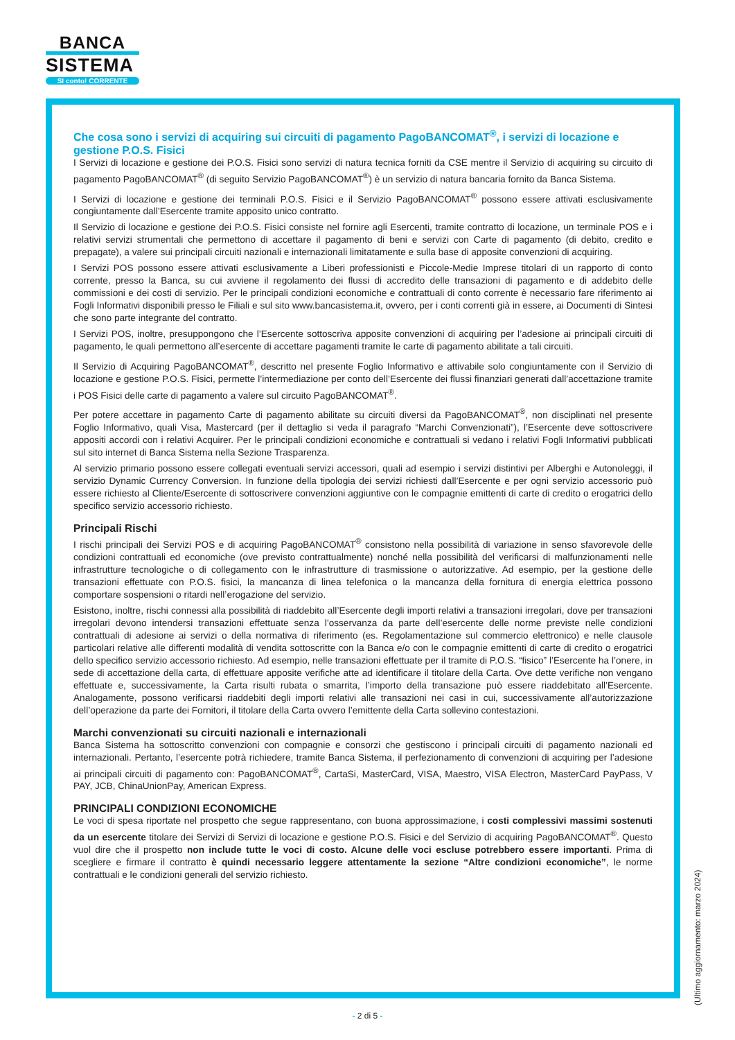BANCA
SISTEMA
SI conto! CORRENTE
Che cosa sono i servizi di acquiring sui circuiti di pagamento PagoBANCOMAT<sup>®</sup>, i servizi di locazione e gestione P.O.S. Fisici
I Servizi di locazione e gestione dei P.O.S. Fisici sono servizi di natura tecnica forniti da CSE mentre il Servizio di acquiring su circuito di pagamento PagoBANCOMAT<sup>®</sup> (di seguito Servizio PagoBANCOMAT<sup>®</sup>) è un servizio di natura bancaria fornito da Banca Sistema.
I Servizi di locazione e gestione dei terminali P.O.S. Fisici e il Servizio PagoBANCOMAT<sup>®</sup> possono essere attivati esclusivamente congiuntamente dall’Esercente tramite apposito unico contratto.
Il Servizio di locazione e gestione dei P.O.S. Fisici consiste nel fornire agli Esercenti, tramite contratto di locazione, un terminale POS e i relativi servizi strumentali che permettono di accettare il pagamento di beni e servizi con Carte di pagamento (di debito, credito e prepagate), a valere sui principali circuiti nazionali e internazionali limitatamente e sulla base di apposite convenzioni di acquiring.
I Servizi POS possono essere attivati esclusivamente a Liberi professionisti e Piccole-Medie Imprese titolari di un rapporto di conto corrente, presso la Banca, su cui avviene il regolamento dei flussi di accredito delle transazioni di pagamento e di addebito delle commissioni e dei costi di servizio. Per le principali condizioni economiche e contrattuali di conto corrente è necessario fare riferimento ai Fogli Informativi disponibili presso le Filiali e sul sito www.bancasistema.it, ovvero, per i conti correnti già in essere, ai Documenti di Sintesi che sono parte integrante del contratto.
I Servizi POS, inoltre, presuppongono che l’Esercente sottoscriva apposite convenzioni di acquiring per l’adesione ai principali circuiti di pagamento, le quali permettono all’esercente di accettare pagamenti tramite le carte di pagamento abilitate a tali circuiti.
Il Servizio di Acquiring PagoBANCOMAT<sup>®</sup>, descritto nel presente Foglio Informativo e attivabile solo congiuntamente con il Servizio di locazione e gestione P.O.S. Fisici, permette l’intermediazione per conto dell’Esercente dei flussi finanziari generati dall’accettazione tramite i POS Fisici delle carte di pagamento a valere sul circuito PagoBANCOMAT<sup>®</sup>.
Per potere accettare in pagamento Carte di pagamento abilitate su circuiti diversi da PagoBANCOMAT<sup>®</sup>, non disciplinati nel presente Foglio Informativo, quali Visa, Mastercard (per il dettaglio si veda il paragrafo “Marchi Convenzionati”), l’Esercente deve sottoscrivere appositi accordi con i relativi Acquirer. Per le principali condizioni economiche e contrattuali si vedano i relativi Fogli Informativi pubblicati sul sito internet di Banca Sistema nella Sezione Trasparenza.
Al servizio primario possono essere collegati eventuali servizi accessori, quali ad esempio i servizi distintivi per Alberghi e Autonoleggi, il servizio Dynamic Currency Conversion. In funzione della tipologia dei servizi richiesti dall’Esercente e per ogni servizio accessorio può essere richiesto al Cliente/Esercente di sottoscrivere convenzioni aggiuntive con le compagnie emittenti di carte di credito o erogatrici dello specifico servizio accessorio richiesto.
Principali Rischi
I rischi principali dei Servizi POS e di acquiring PagoBANCOMAT<sup>®</sup> consistono nella possibilità di variazione in senso sfavorevole delle condizioni contrattuali ed economiche (ove previsto contrattualmente) nonché nella possibilità del verificarsi di malfunzionamenti nelle infrastrutture tecnologiche o di collegamento con le infrastrutture di trasmissione o autorizzative. Ad esempio, per la gestione delle transazioni effettuate con P.O.S. fisici, la mancanza di linea telefonica o la mancanza della fornitura di energia elettrica possono comportare sospensioni o ritardi nell’erogazione del servizio.
Esistono, inoltre, rischi connessi alla possibilità di riaddebito all’Esercente degli importi relativi a transazioni irregolari, dove per transazioni irregolari devono intendersi transazioni effettuate senza l’osservanza da parte dell’esercente delle norme previste nelle condizioni contrattuali di adesione ai servizi o della normativa di riferimento (es. Regolamentazione sul commercio elettronico) e nelle clausole particolari relative alle differenti modalità di vendita sottoscritte con la Banca e/o con le compagnie emittenti di carte di credito o erogatrici dello specifico servizio accessorio richiesto. Ad esempio, nelle transazioni effettuate per il tramite di P.O.S. “fisico” l’Esercente ha l’onere, in sede di accettazione della carta, di effettuare apposite verifiche atte ad identificare il titolare della Carta. Ove dette verifiche non vengano effettuate e, successivamente, la Carta risulti rubata o smarrita, l’importo della transazione può essere riaddebitato all’Esercente. Analogamente, possono verificarsi riaddebiti degli importi relativi alle transazioni nei casi in cui, successivamente all’autorizzazione dell’operazione da parte dei Fornitori, il titolare della Carta ovvero l’emittente della Carta sollevino contestazioni.
Marchi convenzionati su circuiti nazionali e internazionali
Banca Sistema ha sottoscritto convenzioni con compagnie e consorzi che gestiscono i principali circuiti di pagamento nazionali ed internazionali. Pertanto, l’esercente potrà richiedere, tramite Banca Sistema, il perfezionamento di convenzioni di acquiring per l’adesione ai principali circuiti di pagamento con: PagoBANCOMAT<sup>®</sup>, CartaSi, MasterCard, VISA, Maestro, VISA Electron, MasterCard PayPass, V PAY, JCB, ChinaUnionPay, American Express.
PRINCIPALI CONDIZIONI ECONOMICHE
Le voci di spesa riportate nel prospetto che segue rappresentano, con buona approssimazione, i costi complessivi massimi sostenuti da un esercente titolare dei Servizi di Servizi di locazione e gestione P.O.S. Fisici e del Servizio di acquiring PagoBANCOMAT<sup>®</sup>. Questo vuol dire che il prospetto non include tutte le voci di costo. Alcune delle voci escluse potrebbero essere importanti. Prima di scegliere e firmare il contratto è quindi necessario leggere attentamente la sezione “Altre condizioni economiche”, le norme contrattuali e le condizioni generali del servizio richiesto.
(Ultimo aggiornamento: marzo 2024)
- 2 di 5 -